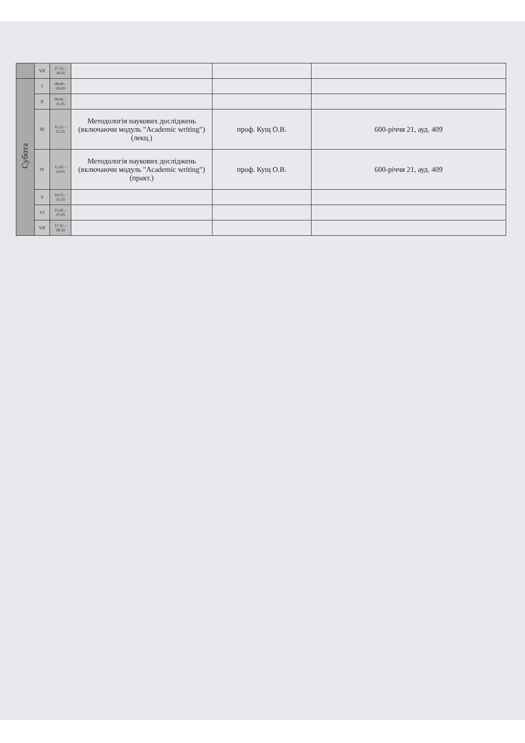| | VII | 17.15 – 18.35 | | | |
| Субота | I | 08.00 – 09.20 | | | |
| | II | 09.45 – 11.05 | | | |
| | III | 11.15 – 12.35 | Методологія наукових досліджень (включаючи модуль "Academic writing") (лекц.) | проф. Кущ О.В. | 600-річчя 21, ауд. 409 |
| | IV | 12.45 – 14.05 | Методологія наукових досліджень (включаючи модуль "Academic writing") (практ.) | проф. Кущ О.В. | 600-річчя 21, ауд. 409 |
| | V | 14.15 – 15.35 | | | |
| | VI | 15.45 – 17.05 | | | |
| | VII | 17.15 – 18.35 | | | |